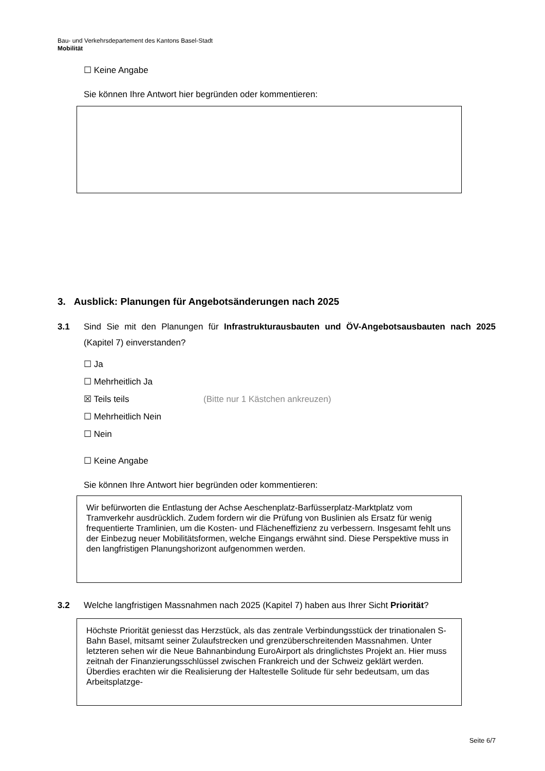Bau- und Verkehrsdepartement des Kantons Basel-Stadt
Mobilität
☐ Keine Angabe
Sie können Ihre Antwort hier begründen oder kommentieren:
3. Ausblick: Planungen für Angebotsänderungen nach 2025
3.1 Sind Sie mit den Planungen für Infrastrukturausbauten und ÖV-Angebotsausbauten nach 2025 (Kapitel 7) einverstanden?
☐ Ja
☐ Mehrheitlich Ja
☒ Teils teils (Bitte nur 1 Kästchen ankreuzen)
☐ Mehrheitlich Nein
☐ Nein
☐ Keine Angabe
Sie können Ihre Antwort hier begründen oder kommentieren:
Wir befürworten die Entlastung der Achse Aeschenplatz-Barfüsserplatz-Marktplatz vom Tramverkehr ausdrücklich. Zudem fordern wir die Prüfung von Buslinien als Ersatz für wenig frequentierte Tramlinien, um die Kosten- und Flächeneffizienz zu verbessern. Insgesamt fehlt uns der Einbezug neuer Mobilitätsformen, welche Eingangs erwähnt sind. Diese Perspektive muss in den langfristigen Planungshorizont aufgenommen werden.
3.2 Welche langfristigen Massnahmen nach 2025 (Kapitel 7) haben aus Ihrer Sicht Priorität?
Höchste Priorität geniesst das Herzstück, als das zentrale Verbindungsstück der trinationalen S-Bahn Basel, mitsamt seiner Zulaufstrecken und grenzüberschreitenden Massnahmen. Unter letzteren sehen wir die Neue Bahnanbindung EuroAirport als dringlichstes Projekt an. Hier muss zeitnah der Finanzierungsschlüssel zwischen Frankreich und der Schweiz geklärt werden. Überdies erachten wir die Realisierung der Haltestelle Solitude für sehr bedeutsam, um das Arbeitsplatzge-
Seite 6/7